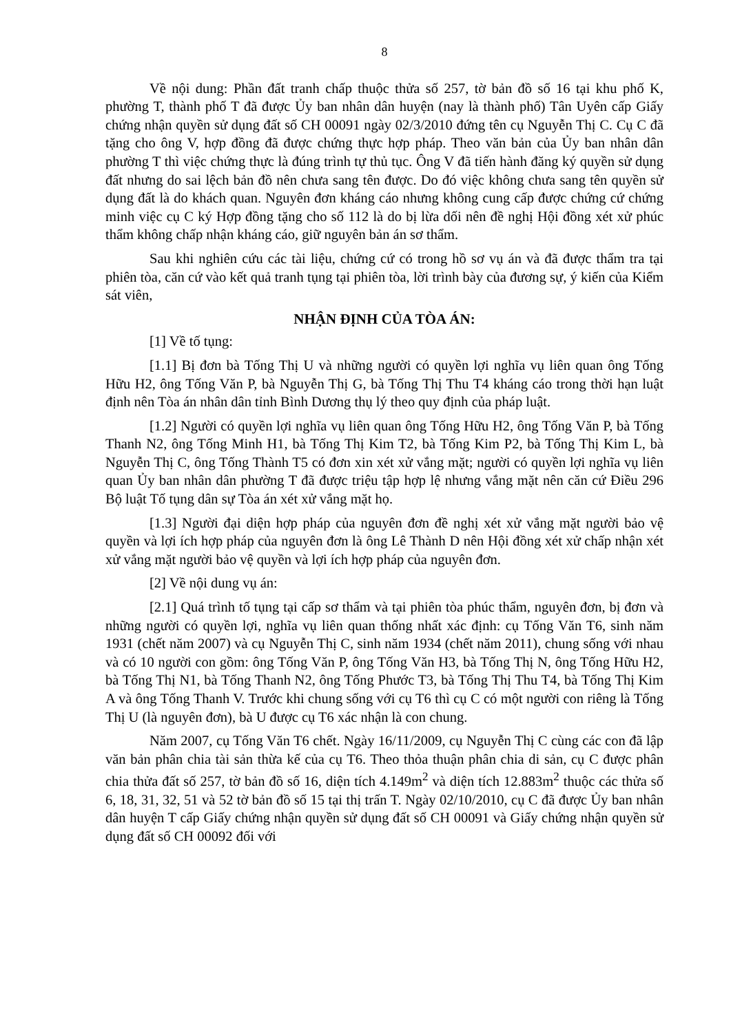8
Về nội dung: Phần đất tranh chấp thuộc thửa số 257, tờ bản đồ số 16 tại khu phố K, phường T, thành phố T đã được Ủy ban nhân dân huyện (nay là thành phố) Tân Uyên cấp Giấy chứng nhận quyền sử dụng đất số CH 00091 ngày 02/3/2010 đứng tên cụ Nguyễn Thị C. Cụ C đã tặng cho ông V, hợp đồng đã được chứng thực hợp pháp. Theo văn bản của Ủy ban nhân dân phường T thì việc chứng thực là đúng trình tự thủ tục. Ông V đã tiến hành đăng ký quyền sử dụng đất nhưng do sai lệch bản đồ nên chưa sang tên được. Do đó việc không chưa sang tên quyền sử dụng đất là do khách quan. Nguyên đơn kháng cáo nhưng không cung cấp được chứng cứ chứng minh việc cụ C ký Hợp đồng tặng cho số 112 là do bị lừa dối nên đề nghị Hội đồng xét xử phúc thẩm không chấp nhận kháng cáo, giữ nguyên bản án sơ thẩm.
Sau khi nghiên cứu các tài liệu, chứng cứ có trong hồ sơ vụ án và đã được thẩm tra tại phiên tòa, căn cứ vào kết quả tranh tụng tại phiên tòa, lời trình bày của đương sự, ý kiến của Kiểm sát viên,
NHẬN ĐỊNH CỦA TÒA ÁN:
[1] Về tố tụng:
[1.1] Bị đơn bà Tống Thị U và những người có quyền lợi nghĩa vụ liên quan ông Tống Hữu H2, ông Tống Văn P, bà Nguyễn Thị G, bà Tống Thị Thu T4 kháng cáo trong thời hạn luật định nên Tòa án nhân dân tỉnh Bình Dương thụ lý theo quy định của pháp luật.
[1.2] Người có quyền lợi nghĩa vụ liên quan ông Tống Hữu H2, ông Tống Văn P, bà Tống Thanh N2, ông Tống Minh H1, bà Tống Thị Kim T2, bà Tống Kim P2, bà Tống Thị Kim L, bà Nguyễn Thị C, ông Tống Thành T5 có đơn xin xét xử vắng mặt; người có quyền lợi nghĩa vụ liên quan Ủy ban nhân dân phường T đã được triệu tập hợp lệ nhưng vắng mặt nên căn cứ Điều 296 Bộ luật Tố tụng dân sự Tòa án xét xử vắng mặt họ.
[1.3] Người đại diện hợp pháp của nguyên đơn đề nghị xét xử vắng mặt người bảo vệ quyền và lợi ích hợp pháp của nguyên đơn là ông Lê Thành D nên Hội đồng xét xử chấp nhận xét xử vắng mặt người bảo vệ quyền và lợi ích hợp pháp của nguyên đơn.
[2] Về nội dung vụ án:
[2.1] Quá trình tố tụng tại cấp sơ thẩm và tại phiên tòa phúc thẩm, nguyên đơn, bị đơn và những người có quyền lợi, nghĩa vụ liên quan thống nhất xác định: cụ Tống Văn T6, sinh năm 1931 (chết năm 2007) và cụ Nguyễn Thị C, sinh năm 1934 (chết năm 2011), chung sống với nhau và có 10 người con gồm: ông Tống Văn P, ông Tống Văn H3, bà Tống Thị N, ông Tống Hữu H2, bà Tống Thị N1, bà Tống Thanh N2, ông Tống Phước T3, bà Tống Thị Thu T4, bà Tống Thị Kim A và ông Tống Thanh V. Trước khi chung sống với cụ T6 thì cụ C có một người con riêng là Tống Thị U (là nguyên đơn), bà U được cụ T6 xác nhận là con chung.
Năm 2007, cụ Tống Văn T6 chết. Ngày 16/11/2009, cụ Nguyễn Thị C cùng các con đã lập văn bản phân chia tài sản thừa kế của cụ T6. Theo thỏa thuận phân chia di sản, cụ C được phân chia thửa đất số 257, tờ bản đồ số 16, diện tích 4.149m<sup>2</sup> và diện tích 12.883m<sup>2</sup> thuộc các thửa số 6, 18, 31, 32, 51 và 52 tờ bản đồ số 15 tại thị trấn T. Ngày 02/10/2010, cụ C đã được Ủy ban nhân dân huyện T cấp Giấy chứng nhận quyền sử dụng đất số CH 00091 và Giấy chứng nhận quyền sử dụng đất số CH 00092 đối với